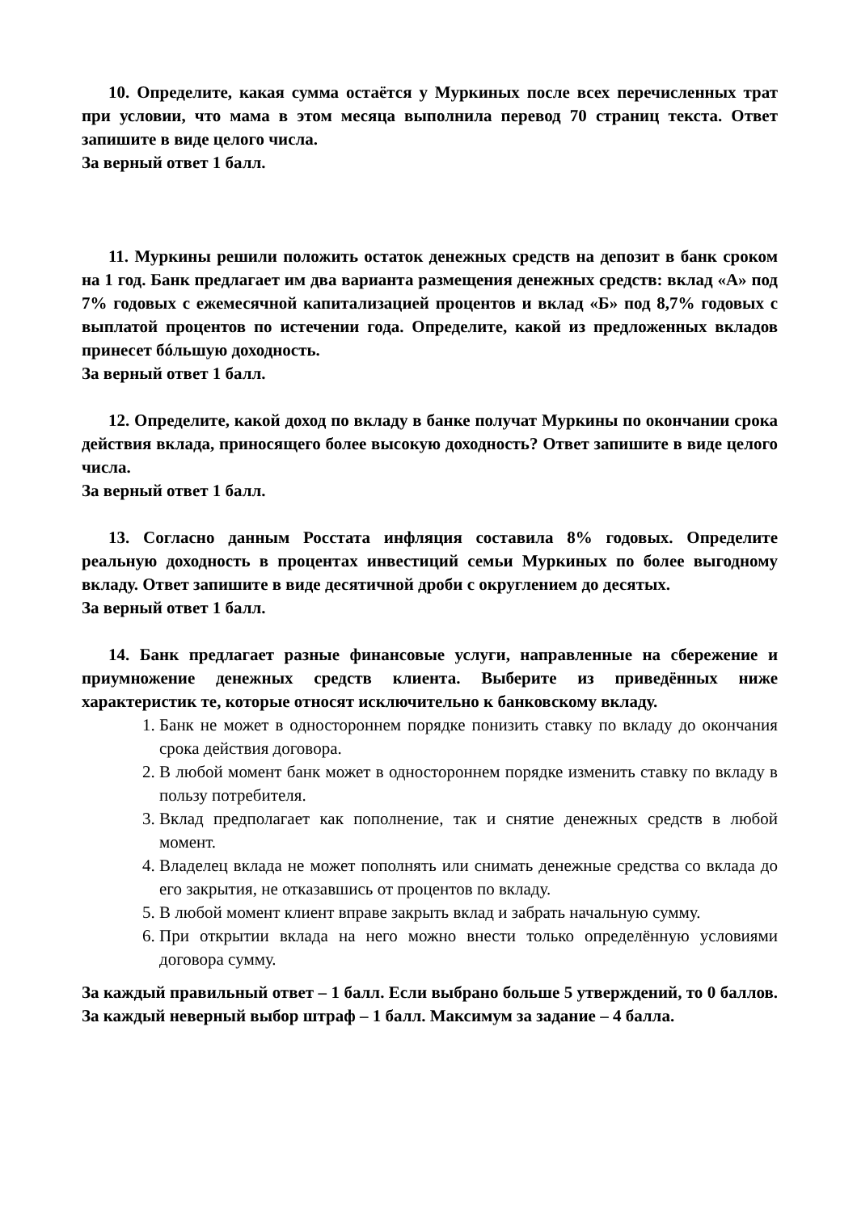10. Определите, какая сумма остаётся у Муркиных после всех перечисленных трат при условии, что мама в этом месяца выполнила перевод 70 страниц текста. Ответ запишите в виде целого числа.
За верный ответ 1 балл.
11. Муркины решили положить остаток денежных средств на депозит в банк сроком на 1 год. Банк предлагает им два варианта размещения денежных средств: вклад «А» под 7% годовых с ежемесячной капитализацией процентов и вклад «Б» под 8,7% годовых с выплатой процентов по истечении года. Определите, какой из предложенных вкладов принесет бóльшую доходность.
За верный ответ 1 балл.
12. Определите, какой доход по вкладу в банке получат Муркины по окончании срока действия вклада, приносящего более высокую доходность? Ответ запишите в виде целого числа.
За верный ответ 1 балл.
13. Согласно данным Росстата инфляция составила 8% годовых. Определите реальную доходность в процентах инвестиций семьи Муркиных по более выгодному вкладу. Ответ запишите в виде десятичной дроби с округлением до десятых.
За верный ответ 1 балл.
14. Банк предлагает разные финансовые услуги, направленные на сбережение и приумножение денежных средств клиента. Выберите из приведённых ниже характеристик те, которые относят исключительно к банковскому вкладу.
1. Банк не может в одностороннем порядке понизить ставку по вкладу до окончания срока действия договора.
2. В любой момент банк может в одностороннем порядке изменить ставку по вкладу в пользу потребителя.
3. Вклад предполагает как пополнение, так и снятие денежных средств в любой момент.
4. Владелец вклада не может пополнять или снимать денежные средства со вклада до его закрытия, не отказавшись от процентов по вкладу.
5. В любой момент клиент вправе закрыть вклад и забрать начальную сумму.
6. При открытии вклада на него можно внести только определённую условиями договора сумму.
За каждый правильный ответ – 1 балл. Если выбрано больше 5 утверждений, то 0 баллов. За каждый неверный выбор штраф – 1 балл. Максимум за задание – 4 балла.